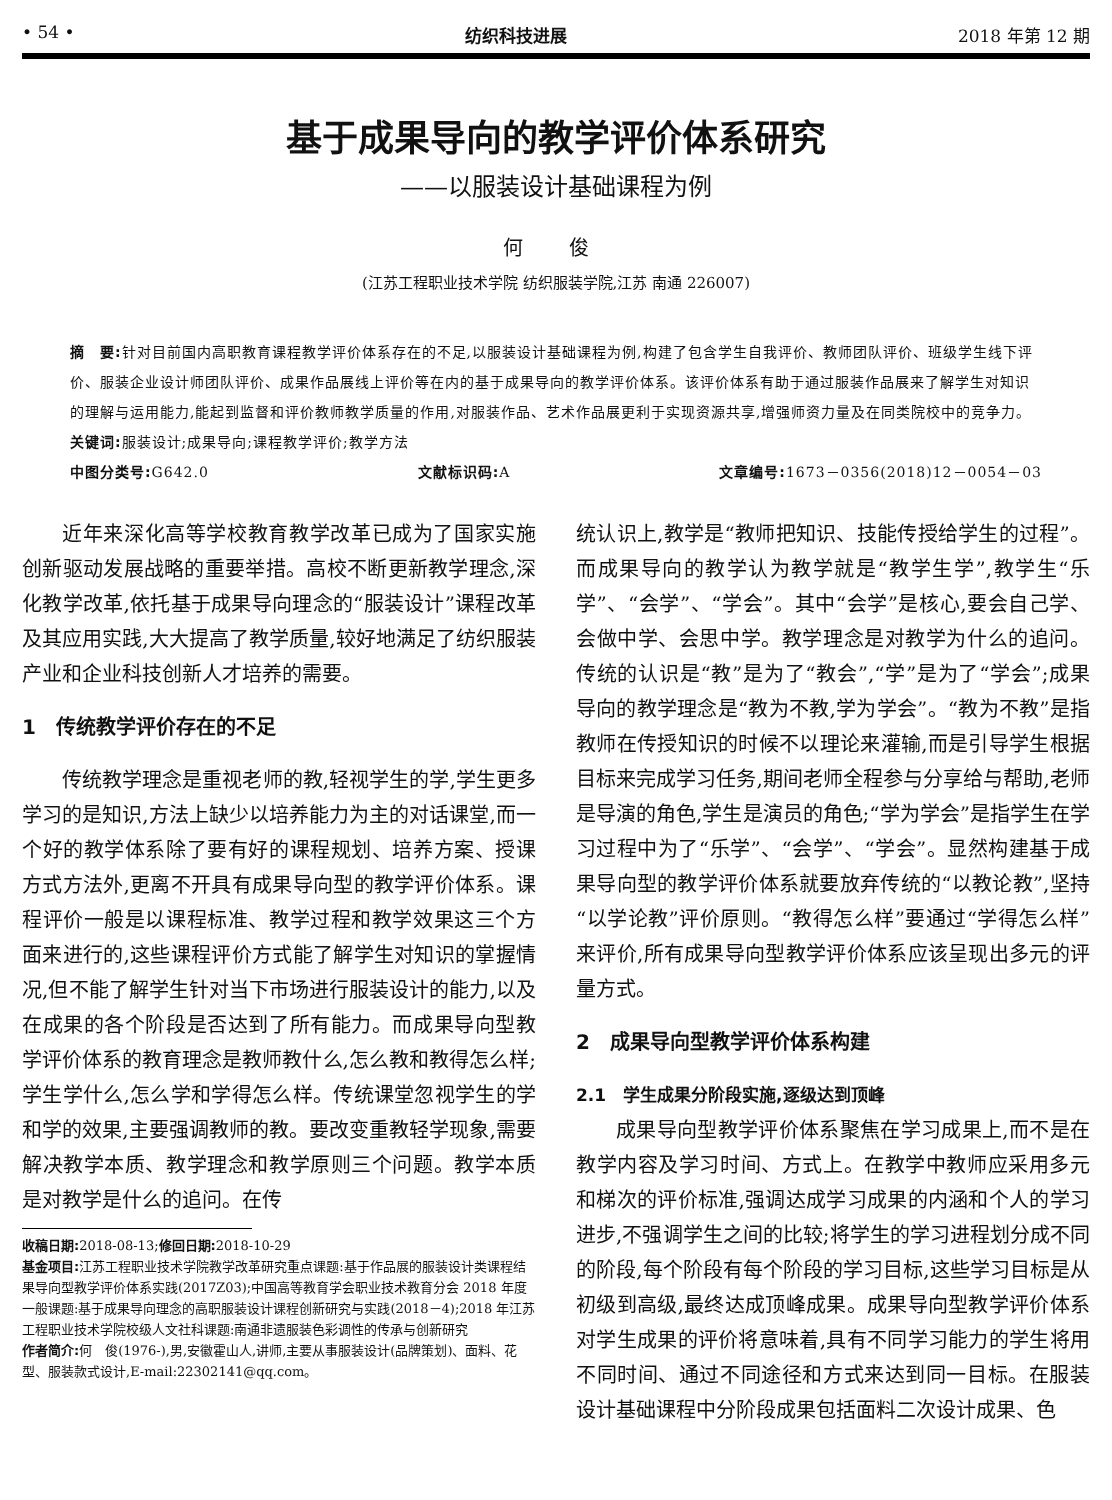• 54 • 纺织科技进展 2018 年第 12 期
基于成果导向的教学评价体系研究
——以服装设计基础课程为例
何 俊
(江苏工程职业技术学院 纺织服装学院,江苏 南通 226007)
摘　要: 针对目前国内高职教育课程教学评价体系存在的不足,以服装设计基础课程为例,构建了包含学生自我评价、教师团队评价、班级学生线下评价、服装企业设计师团队评价、成果作品展线上评价等在内的基于成果导向的教学评价体系。该评价体系有助于通过服装作品展来了解学生对知识的理解与运用能力,能起到监督和评价教师教学质量的作用,对服装作品、艺术作品展更利于实现资源共享,增强师资力量及在同类院校中的竞争力。
关键词: 服装设计;成果导向;课程教学评价;教学方法
中图分类号: G642.0 文献标识码: A 文章编号: 1673－0356(2018)12－0054－03
近年来深化高等学校教育教学改革已成为了国家实施创新驱动发展战略的重要举措。高校不断更新教学理念,深化教学改革,依托基于成果导向理念的“服装设计”课程改革及其应用实践,大大提高了教学质量,较好地满足了纺织服装产业和企业科技创新人才培养的需要。
1　传统教学评价存在的不足
传统教学理念是重视老师的教,轻视学生的学,学生更多学习的是知识,方法上缺少以培养能力为主的对话课堂,而一个好的教学体系除了要有好的课程规划、培养方案、授课方式方法外,更离不开具有成果导向型的教学评价体系。课程评价一般是以课程标准、教学过程和教学效果这三个方面来进行的,这些课程评价方式能了解学生对知识的掌握情况,但不能了解学生针对当下市场进行服装设计的能力,以及在成果的各个阶段是否达到了所有能力。而成果导向型教学评价体系的教育理念是教师教什么,怎么教和教得怎么样;学生学什么,怎么学和学得怎么样。传统课堂忽视学生的学和学的效果,主要强调教师的教。要改变重教轻学现象,需要解决教学本质、教学理念和教学原则三个问题。教学本质是对教学是什么的追问。在传
收稿日期: 2018-08-13;修回日期: 2018-10-29
基金项目: 江苏工程职业技术学院教学改革研究重点课题:基于作品展的服装设计类课程结果导向型教学评价体系实践(2017Z03);中国高等教育学会职业技术教育分会 2018 年度一般课题:基于成果导向理念的高职服装设计课程创新研究与实践(2018－4);2018 年江苏工程职业技术学院校级人文社科课题:南通非遗服装色彩调性的传承与创新研究
作者简介: 何　俊(1976-),男,安徽霍山人,讲师,主要从事服装设计(品牌策划)、面料、花型、服装款式设计,E-mail:22302141@qq.com。
统认识上,教学是“教师把知识、技能传授给学生的过程”。而成果导向的教学认为教学就是“教学生学”,教学生“乐学”、“会学”、“学会”。其中“会学”是核心,要会自己学、会做中学、会思中学。教学理念是对教学为什么的追问。传统的认识是“教”是为了“教会”,“学”是为了“学会”;成果导向的教学理念是“教为不教,学为学会”。“教为不教”是指教师在传授知识的时候不以理论来灌输,而是引导学生根据目标来完成学习任务,期间老师全程参与分享给与帮助,老师是导演的角色,学生是演员的角色;“学为学会”是指学生在学习过程中为了“乐学”、“会学”、“学会”。显然构建基于成果导向型的教学评价体系就要放弃传统的“以教论教”,坚持“以学论教”评价原则。“教得怎么样”要通过“学得怎么样”来评价,所有成果导向型教学评价体系应该呈现出多元的评量方式。
2　成果导向型教学评价体系构建
2.1　学生成果分阶段实施,逐级达到顶峰
成果导向型教学评价体系聚焦在学习成果上,而不是在教学内容及学习时间、方式上。在教学中教师应采用多元和梯次的评价标准,强调达成学习成果的内涵和个人的学习进步,不强调学生之间的比较;将学生的学习进程划分成不同的阶段,每个阶段有每个阶段的学习目标,这些学习目标是从初级到高级,最终达成顶峰成果。成果导向型教学评价体系对学生成果的评价将意味着,具有不同学习能力的学生将用不同时间、通过不同途径和方式来达到同一目标。在服装设计基础课程中分阶段成果包括面料二次设计成果、色